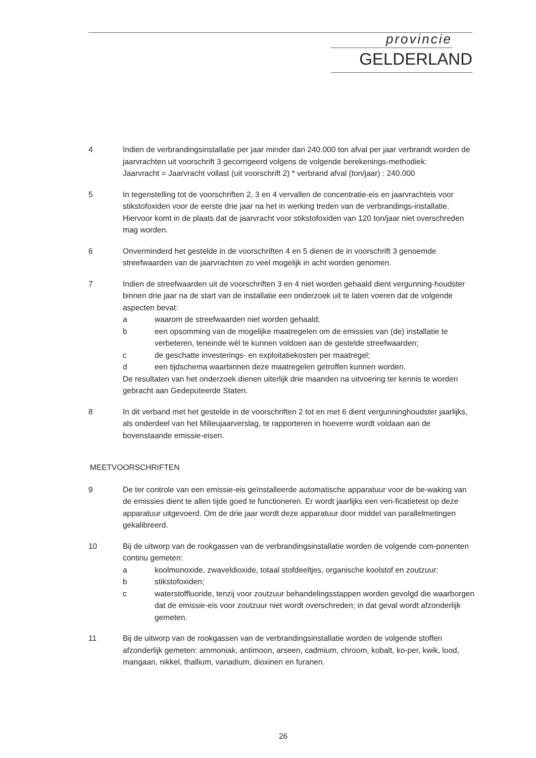provincie
GELDERLAND
4 Indien de verbrandingsinstallatie per jaar minder dan 240.000 ton afval per jaar verbrandt worden de jaarvrachten uit voorschrift 3 gecorrigeerd volgens de volgende berekenings-methodiek:
Jaarvracht = Jaarvracht vollast (uit voorschrift 2) * verbrand afval (ton/jaar) : 240.000
5 In tegenstelling tot de voorschriften 2, 3 en 4 vervallen de concentratie-eis en jaarvrachteis voor stikstofoxiden voor de eerste drie jaar na het in werking treden van de verbrandings-installatie. Hiervoor komt in de plaats dat de jaarvracht voor stikstofoxiden van 120 ton/jaar niet overschreden mag worden.
6 Onverminderd het gestelde in de voorschriften 4 en 5 dienen de in voorschrift 3 genoemde streefwaarden van de jaarvrachten zo veel mogelijk in acht worden genomen.
7 Indien de streefwaarden uit de voorschriften 3 en 4 niet worden gehaald dient vergunning-houdster binnen drie jaar na de start van de installatie een onderzoek uit te laten voeren dat de volgende aspecten bevat:
a waarom de streefwaarden niet worden gehaald;
b een opsomming van de mogelijke maatregelen om de emissies van (de) installatie te verbeteren, teneinde wèl te kunnen voldoen aan de gestelde streefwaarden;
c de geschatte investerings- en exploitatiekosten per maatregel;
d een tijdschema waarbinnen deze maatregelen getroffen kunnen worden.
De resultaten van het onderzoek dienen uiterlijk drie maanden na uitvoering ter kennis te worden gebracht aan Gedeputeerde Staten.
8 In dit verband met het gestelde in de voorschriften 2 tot en met 6 dient vergunninghoudster jaarlijks, als onderdeel van het Milieujaarverslag, te rapporteren in hoeverre wordt voldaan aan de bovenstaande emissie-eisen.
MEETVOORSCHRIFTEN
9 De ter controle van een emissie-eis geïnstalleerde automatische apparatuur voor de be-waking van de emissies dient te allen tijde goed te functioneren. Er wordt jaarlijks een veri-ficatietest op deze apparatuur uitgevoerd. Om de drie jaar wordt deze apparatuur door middel van parallelmetingen gekalibreerd.
10 Bij de uitworp van de rookgassen van de verbrandingsinstallatie worden de volgende com-ponenten continu gemeten:
a koolmonoxide, zwaveldioxide, totaal stofdeeltjes, organische koolstof en zoutzuur;
b stikstofoxiden;
c waterstoffluoride, tenzij voor zoutzuur behandelingsstappen worden gevolgd die waarborgen dat de emissie-eis voor zoutzuur niet wordt overschreden; in dat geval wordt afzonderlijk gemeten.
11 Bij de uitworp van de rookgassen van de verbrandingsinstallatie worden de volgende stoffen afzonderlijk gemeten: ammoniak, antimoon, arseen, cadmium, chroom, kobalt, ko-per, kwik, lood, mangaan, nikkel, thallium, vanadium, dioxinen en furanen.
26